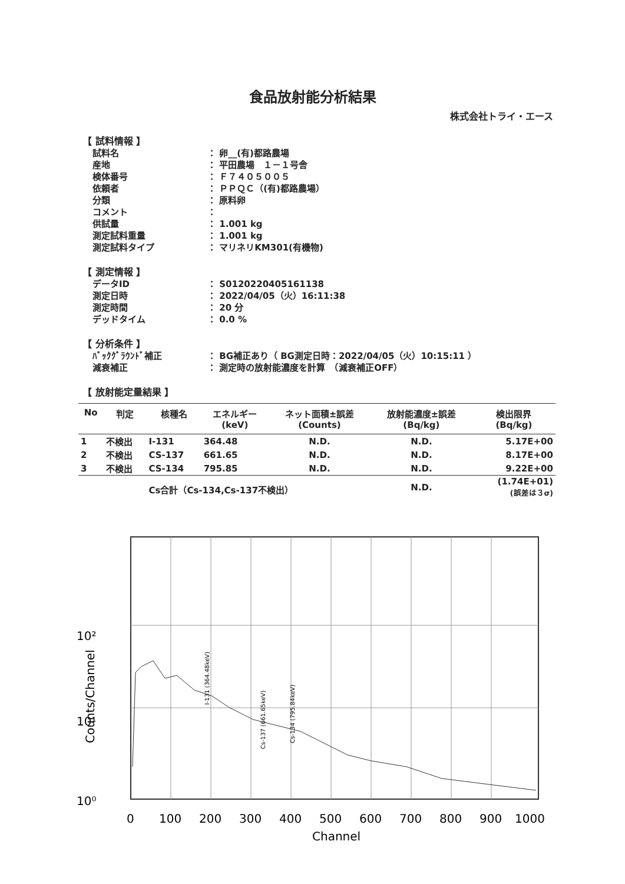食品放射能分析結果
株式会社トライ・エース
【 試料情報 】
試料名 ： 卵__(有)都路農場
産地 ： 平田農場　１－１号舎
検体番号 ： Ｆ７４０５００５
依頼者 ： ＰＰＱＣ（(有)都路農場）
分類 ： 原料卵
コメント ：
供試量 ： 1.001 kg
測定試料重量 ： 1.001 kg
測定試料タイプ ： マリネリKM301(有機物)
【 測定情報 】
データID ： S0120220405161138
測定日時 ： 2022/04/05（火）16:11:38
測定時間 ： 20 分
デッドタイム ： 0.0 %
【 分析条件 】
ﾊﾞｯｸｸﾞﾗｳﾝﾄﾞ補正 ： BG補正あり（ BG測定日時：2022/04/05（火）10:15:11 ）
減衰補正 ： 測定時の放射能濃度を計算　（減衰補正OFF）
【 放射能定量結果 】
| No | 判定 | 核種名 | エネルギー (keV) | ネット面積±誤差 (Counts) | 放射能濃度±誤差 (Bq/kg) | 検出限界 (Bq/kg) |
| --- | --- | --- | --- | --- | --- | --- |
| 1 | 不検出 | I-131 | 364.48 | N.D. | N.D. | 5.17E+00 |
| 2 | 不検出 | CS-137 | 661.65 | N.D. | N.D. | 8.17E+00 |
| 3 | 不検出 | CS-134 | 795.85 | N.D. | N.D. | 9.22E+00 |
| | | Cs合計（Cs-134,Cs-137不検出） | | | N.D. | (1.74E+01) (誤差は３σ) |
10²
10¹
10⁰
Counts/Channel
0
100
200
300
400
500
600
700
800
900
1000
Channel
I-131 (364.48keV)
Cs-137 (661.65keV)
Cs-134 (795.84keV)